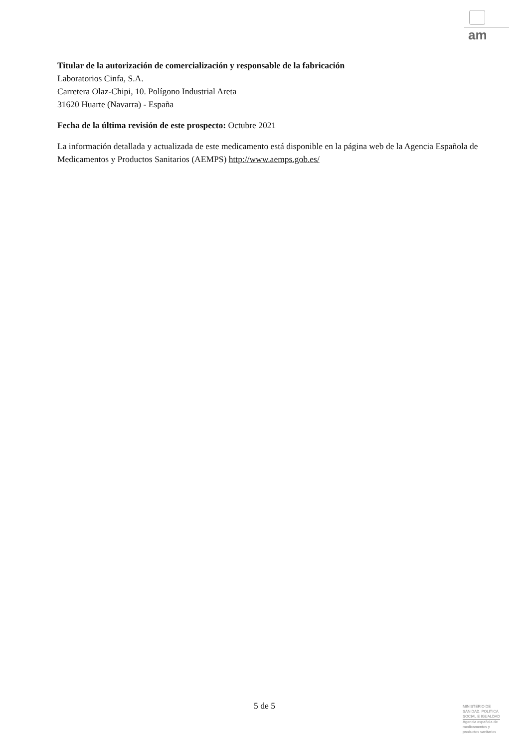am
Titular de la autorización de comercialización y responsable de la fabricación
Laboratorios Cinfa, S.A.
Carretera Olaz-Chipi, 10. Polígono Industrial Areta
31620 Huarte (Navarra) - España
Fecha de la última revisión de este prospecto: Octubre 2021
La información detallada y actualizada de este medicamento está disponible en la página web de la Agencia Española de Medicamentos y Productos Sanitarios (AEMPS) http://www.aemps.gob.es/
5 de 5
MINISTERIO DE
SANIDAD, POLITICA
SOCIAL E IGUALDAD
Agencia española de
medicamentos y
productos sanitarios